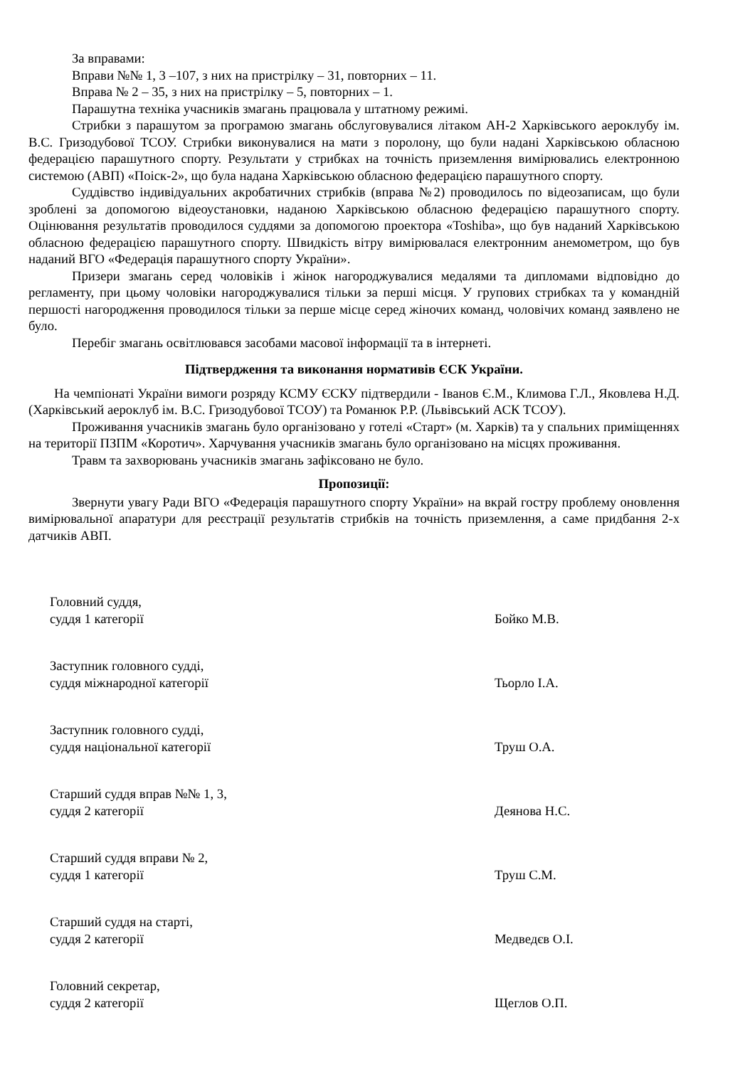За вправами:
Вправи №№ 1, 3 –107, з них на пристрілку – 31, повторних – 11.
Вправа № 2 – 35, з них на пристрілку – 5, повторних – 1.
Парашутна техніка учасників змагань працювала у штатному режимі.
Стрибки з парашутом за програмою змагань обслуговувалися літаком АН-2 Харківського аероклубу ім. В.С. Гризодубової ТСОУ. Стрибки виконувалися на мати з поролону, що були надані Харківською обласною федерацією парашутного спорту. Результати у стрибках на точність приземлення вимірювались електронною системою (АВП) «Поіск-2», що була надана Харківською обласною федерацією парашутного спорту.
Суддівство індивідуальних акробатичних стрибків (вправа №2) проводилось по відеозаписам, що були зроблені за допомогою відеоустановки, наданою Харківською обласною федерацією парашутного спорту. Оцінювання результатів проводилося суддями за допомогою проектора «Toshiba», що був наданий Харківською обласною федерацією парашутного спорту. Швидкість вітру вимірювалася електронним анемометром, що був наданий ВГО «Федерація парашутного спорту України».
Призери змагань серед чоловіків і жінок нагороджувалися медалями та дипломами відповідно до регламенту, при цьому чоловіки нагороджувалися тільки за перші місця. У групових стрибках та у командній першості нагородження проводилося тільки за перше місце серед жіночих команд, чоловічих команд заявлено не було.
Перебіг змагань освітлювався засобами масової інформації та в інтернеті.
Підтвердження та виконання нормативів ЄСК України.
На чемпіонаті України вимоги розряду КСМУ ЄСКУ підтвердили - Іванов Є.М., Климова Г.Л., Яковлева Н.Д. (Харківський аероклуб ім. В.С. Гризодубової ТСОУ) та Романюк Р.Р. (Львівський АСК ТСОУ).
Проживання учасників змагань було організовано у готелі «Старт» (м. Харків) та у спальних приміщеннях на території ПЗПМ «Коротич». Харчування учасників змагань було організовано на місцях проживання.
Травм та захворювань учасників змагань зафіксовано не було.
Пропозиції:
Звернути увагу Ради ВГО «Федерація парашутного спорту України» на вкрай гостру проблему оновлення вимірювальної апаратури для реєстрації результатів стрибків на точність приземлення, а саме придбання 2-х датчиків АВП.
Головний суддя,
суддя 1 категорії
Бойко М.В.
Заступник головного судді,
суддя міжнародної категорії
Тьорло І.А.
Заступник головного судді,
суддя національної категорії
Труш О.А.
Старший суддя вправ №№ 1, 3,
суддя 2 категорії
Деянова Н.С.
Старший суддя вправи № 2,
суддя 1 категорії
Труш С.М.
Старший суддя на старті,
суддя 2 категорії
Медведєв О.І.
Головний секретар,
суддя 2 категорії
Щеглов О.П.